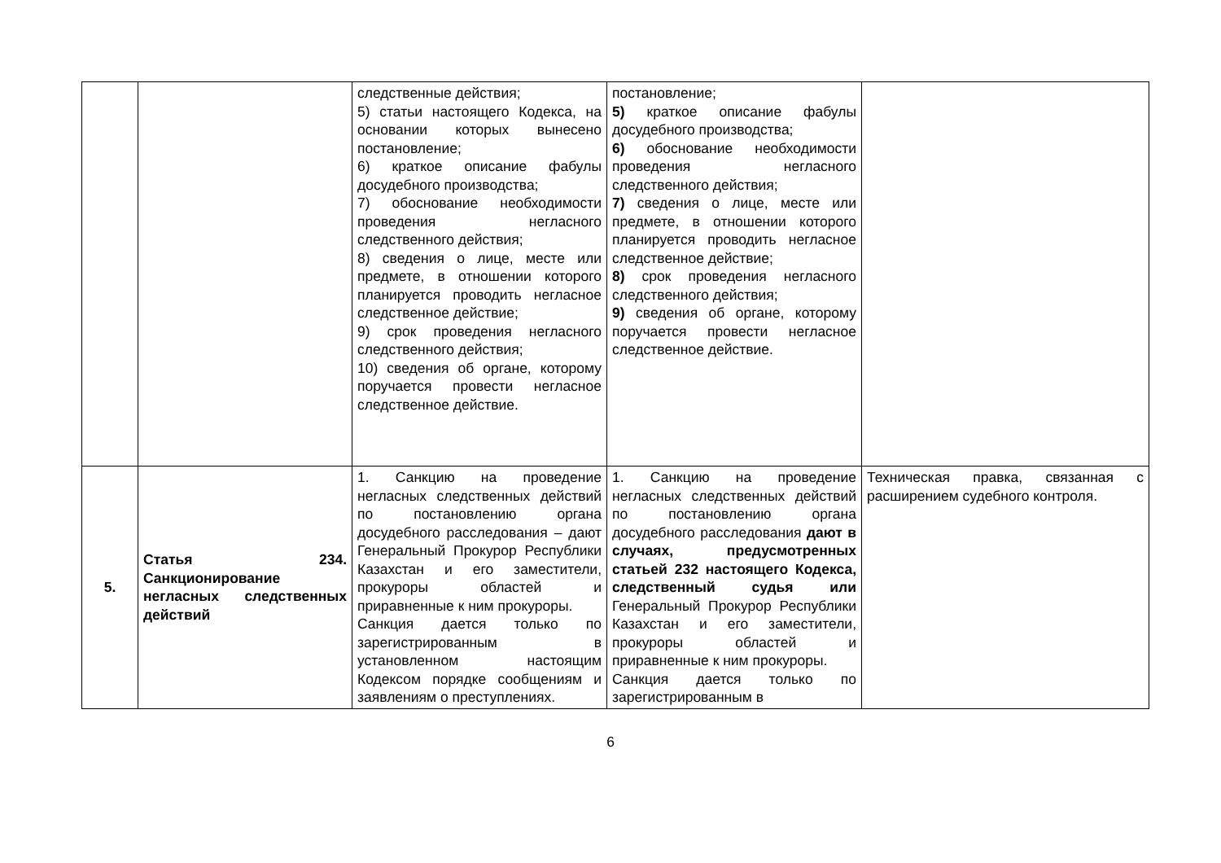| | | следственные действия; 5) статьи настоящего Кодекса, на основании которых вынесено постановление; 6) краткое описание фабулы досудебного производства; 7) обоснование необходимости проведения негласного следственного действия; 8) сведения о лице, месте или предмете, в отношении которого планируется проводить негласное следственное действие; 9) срок проведения негласного следственного действия; 10) сведения об органе, которому поручается провести негласное следственное действие. | постановление; 5) краткое описание фабулы досудебного производства; 6) обоснование необходимости проведения негласного следственного действия; 7) сведения о лице, месте или предмете, в отношении которого планируется проводить негласное следственное действие; 8) срок проведения негласного следственного действия; 9) сведения об органе, которому поручается провести негласное следственное действие. | |
| 5. | Статья 234. Санкционирование негласных следственных действий | 1. Санкцию на проведение негласных следственных действий по постановлению органа досудебного расследования – дают Генеральный Прокурор Республики Казахстан и его заместители, прокуроры областей и приравненные к ним прокуроры. Санкция дается только по зарегистрированным в установленном настоящим Кодексом порядке сообщениям и заявлениям о преступлениях. | 1. Санкцию на проведение негласных следственных действий по постановлению органа досудебного расследования дают в случаях, предусмотренных статьей 232 настоящего Кодекса, следственный судья или Генеральный Прокурор Республики Казахстан и его заместители, прокуроры областей и приравненные к ним прокуроры. Санкция дается только по зарегистрированным в | Техническая правка, связанная с расширением судебного контроля. |
6